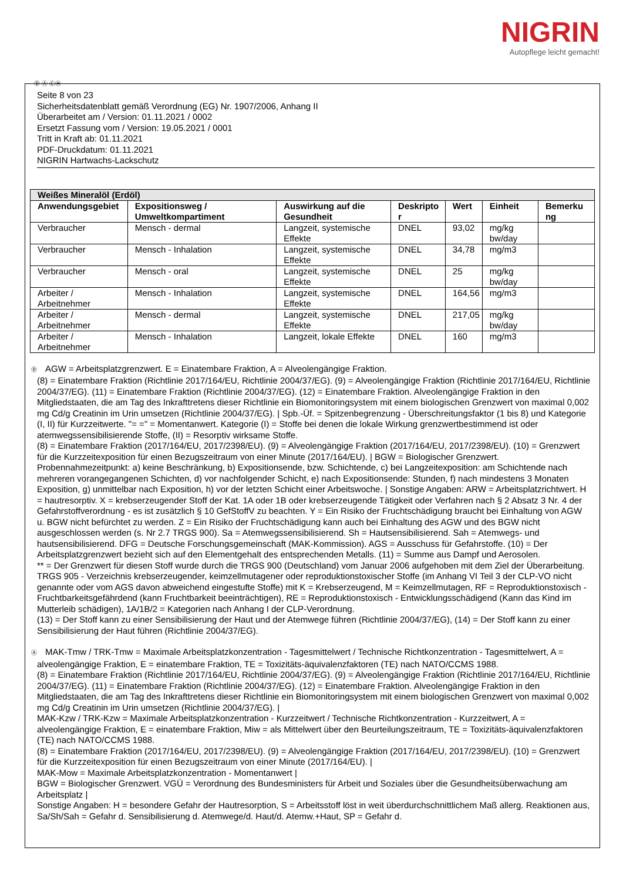NIGRIN
Autopflege leicht gemacht!
Ⓓ Ⓐ ⒸⒽ
Seite 8 von 23
Sicherheitsdatenblatt gemäß Verordnung (EG) Nr. 1907/2006, Anhang II
Überarbeitet am / Version: 01.11.2021 / 0002
Ersetzt Fassung vom / Version: 19.05.2021 / 0001
Tritt in Kraft ab: 01.11.2021
PDF-Druckdatum: 01.11.2021
NIGRIN Hartwachs-Lackschutz
| Weißes Mineralöl (Erdöl) | | | | | | |
| --- | --- | --- | --- | --- | --- | --- |
| Anwendungsgebiet | Expositionsweg / Umweltkompartiment | Auswirkung auf die Gesundheit | Deskripto r | Wert | Einheit | Bemerku ng |
| Verbraucher | Mensch - dermal | Langzeit, systemische Effekte | DNEL | 93,02 | mg/kg bw/day | |
| Verbraucher | Mensch - Inhalation | Langzeit, systemische Effekte | DNEL | 34,78 | mg/m3 | |
| Verbraucher | Mensch - oral | Langzeit, systemische Effekte | DNEL | 25 | mg/kg bw/day | |
| Arbeiter / Arbeitnehmer | Mensch - Inhalation | Langzeit, systemische Effekte | DNEL | 164,56 | mg/m3 | |
| Arbeiter / Arbeitnehmer | Mensch - dermal | Langzeit, systemische Effekte | DNEL | 217,05 | mg/kg bw/day | |
| Arbeiter / Arbeitnehmer | Mensch - Inhalation | Langzeit, lokale Effekte | DNEL | 160 | mg/m3 | |
Ⓓ AGW = Arbeitsplatzgrenzwert. E = Einatembare Fraktion, A = Alveolengängige Fraktion.
(8) = Einatembare Fraktion (Richtlinie 2017/164/EU, Richtlinie 2004/37/EG). (9) = Alveolengängige Fraktion (Richtlinie 2017/164/EU, Richtlinie 2004/37/EG). (11) = Einatembare Fraktion (Richtlinie 2004/37/EG). (12) = Einatembare Fraktion. Alveolengängige Fraktion in den Mitgliedstaaten, die am Tag des Inkrafttretens dieser Richtlinie ein Biomonitoringsystem mit einem biologischen Grenzwert von maximal 0,002 mg Cd/g Creatinin im Urin umsetzen (Richtlinie 2004/37/EG). | Spb.-Üf. = Spitzenbegrenzung - Überschreitungsfaktor (1 bis 8) und Kategorie (I, II) für Kurzzeitwerte. "= =" = Momentanwert. Kategorie (I) = Stoffe bei denen die lokale Wirkung grenzwertbestimmend ist oder atemwegssensibilisierende Stoffe, (II) = Resorptiv wirksame Stoffe.
(8) = Einatembare Fraktion (2017/164/EU, 2017/2398/EU). (9) = Alveolengängige Fraktion (2017/164/EU, 2017/2398/EU). (10) = Grenzwert für die Kurzzeitexposition für einen Bezugszeitraum von einer Minute (2017/164/EU). | BGW = Biologischer Grenzwert. Probennahmezeitpunkt: a) keine Beschränkung, b) Expositionsende, bzw. Schichtende, c) bei Langzeitexposition: am Schichtende nach mehreren vorangegangenen Schichten, d) vor nachfolgender Schicht, e) nach Expositionsende: Stunden, f) nach mindestens 3 Monaten Exposition, g) unmittelbar nach Exposition, h) vor der letzten Schicht einer Arbeitswoche. | Sonstige Angaben: ARW = Arbeitsplatzrichtwert. H = hautresorptiv. X = krebserzeugender Stoff der Kat. 1A oder 1B oder krebserzeugende Tätigkeit oder Verfahren nach § 2 Absatz 3 Nr. 4 der Gefahrstoffverordnung - es ist zusätzlich § 10 GefStoffV zu beachten. Y = Ein Risiko der Fruchtschädigung braucht bei Einhaltung von AGW u. BGW nicht befürchtet zu werden. Z = Ein Risiko der Fruchtschädigung kann auch bei Einhaltung des AGW und des BGW nicht ausgeschlossen werden (s. Nr 2.7 TRGS 900). Sa = Atemwegssensibilisierend. Sh = Hautsensibilisierend. Sah = Atemwegs- und hautsensibilisierend. DFG = Deutsche Forschungsgemeinschaft (MAK-Kommission). AGS = Ausschuss für Gefahrstoffe. (10) = Der Arbeitsplatzgrenzwert bezieht sich auf den Elementgehalt des entsprechenden Metalls. (11) = Summe aus Dampf und Aerosolen.
** = Der Grenzwert für diesen Stoff wurde durch die TRGS 900 (Deutschland) vom Januar 2006 aufgehoben mit dem Ziel der Überarbeitung.
TRGS 905 - Verzeichnis krebserzeugender, keimzellmutagener oder reproduktionstoxischer Stoffe (im Anhang VI Teil 3 der CLP-VO nicht genannte oder vom AGS davon abweichend eingestufte Stoffe) mit K = Krebserzeugend, M = Keimzellmutagen, RF = Reproduktionstoxisch - Fruchtbarkeitsgefährdend (kann Fruchtbarkeit beeinträchtigen), RE = Reproduktionstoxisch - Entwicklungsschädigend (Kann das Kind im Mutterleib schädigen), 1A/1B/2 = Kategorien nach Anhang I der CLP-Verordnung.
(13) = Der Stoff kann zu einer Sensibilisierung der Haut und der Atemwege führen (Richtlinie 2004/37/EG), (14) = Der Stoff kann zu einer Sensibilisierung der Haut führen (Richtlinie 2004/37/EG).
Ⓐ MAK-Tmw / TRK-Tmw = Maximale Arbeitsplatzkonzentration - Tagesmittelwert / Technische Richtkonzentration - Tagesmittelwert, A = alveolengängige Fraktion, E = einatembare Fraktion, TE = Toxizitäts-äquivalenzfaktoren (TE) nach NATO/CCMS 1988.
(8) = Einatembare Fraktion (Richtlinie 2017/164/EU, Richtlinie 2004/37/EG). (9) = Alveolengängige Fraktion (Richtlinie 2017/164/EU, Richtlinie 2004/37/EG). (11) = Einatembare Fraktion (Richtlinie 2004/37/EG). (12) = Einatembare Fraktion. Alveolengängige Fraktion in den Mitgliedstaaten, die am Tag des Inkrafttretens dieser Richtlinie ein Biomonitoringsystem mit einem biologischen Grenzwert von maximal 0,002 mg Cd/g Creatinin im Urin umsetzen (Richtlinie 2004/37/EG). |
MAK-Kzw / TRK-Kzw = Maximale Arbeitsplatzkonzentration - Kurzzeitwert / Technische Richtkonzentration - Kurzzeitwert, A = alveolengängige Fraktion, E = einatembare Fraktion, Miw = als Mittelwert über den Beurteilungszeitraum, TE = Toxizitäts-äquivalenzfaktoren (TE) nach NATO/CCMS 1988.
(8) = Einatembare Fraktion (2017/164/EU, 2017/2398/EU). (9) = Alveolengängige Fraktion (2017/164/EU, 2017/2398/EU). (10) = Grenzwert für die Kurzzeitexposition für einen Bezugszeitraum von einer Minute (2017/164/EU). |
MAK-Mow = Maximale Arbeitsplatzkonzentration - Momentanwert |
BGW = Biologischer Grenzwert. VGÜ = Verordnung des Bundesministers für Arbeit und Soziales über die Gesundheitsüberwachung am Arbeitsplatz |
Sonstige Angaben: H = besondere Gefahr der Hautresorption, S = Arbeitsstoff löst in weit überdurchschnittlichem Maß allerg. Reaktionen aus, Sa/Sh/Sah = Gefahr d. Sensibilisierung d. Atemwege/d. Haut/d. Atemw.+Haut, SP = Gefahr d.